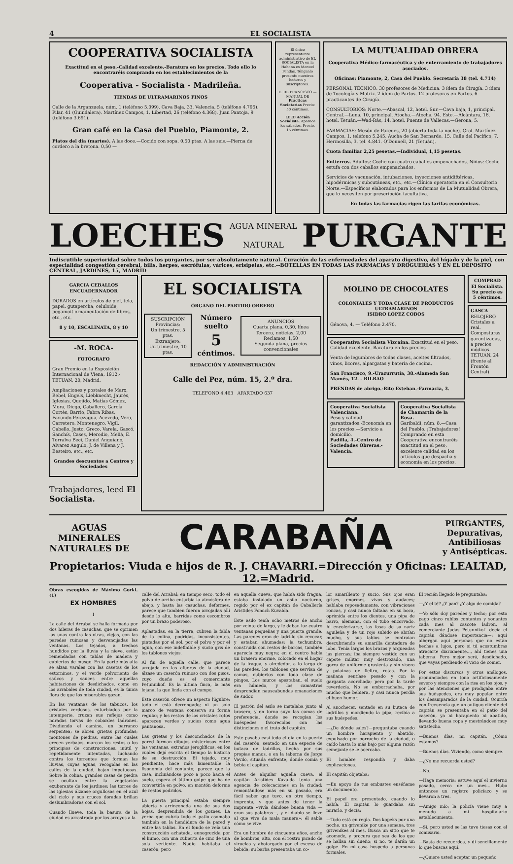4 EL SOCIALISTA
COOPERATIVA SOCIALISTA
Exactitud en el peso.-Calidad excelente.-Baratura en los precios. Todo ello lo encontraréis comprando en los establecimientos de la
Cooperativa - Socialista - Madrileña.
TIENDAS DE ULTRAMARINOS FINOS
Calle de la Arganzuela, núm. 1 (teléfono 5.099). Cava Baja, 33. Valencia, 5 (teléfono 4.795). Pilar, 41 (Guindalera). Martínez Campos, 1. Libertad, 26 (teléfono 4.368). Juan Pantoja, 9 (teléfono 3.691).
Gran café en la Casa del Pueblo, Piamonte, 2.
Platos del día (martes). A las doce.—Cocido con sopa. 0,50 ptas. A las seis.—Pierna de cordero a la bretona. 0,50 —
El único representante administrativo de EL SOCIALISTA en la Habana es Manuel Pendas. Ténganlo presente nuestros lectores y suscriptores.
E. DE FRANCISCO — MANUAL DE Prácticas Societarias Precio: 50 céntimos.
LEED Acción Socialista. Aparece los sábados. Precio, 15 céntimos.
LA MUTUALIDAD OBRERA
Cooperativa Médico-farmacéutica y de enterramiento de trabajadores asociados.
Oficinas: Piamonte, 2, Casa del Pueblo. Secretaría 38 (tel. 4.714)
PERSONAL TÉCNICO: 30 profesores de Medicina. 3 ídem de Cirugía. 3 ídem de Tocología y Matriz. 2 ídem de Partos. 12 profesoras en Partos. 6 practicantes de Cirugía.
CONSULTORIOS: Norte.—Abascal, 12, hotel. Sur.—Cava baja, 1, principal. Central.—Luna, 10, principal. Atocha.—Atocha, 94. Este.—Alcántara, 16, hotel. Tetuán.—Wad-Rás, 14, hotel. Puente de Vallecas.—Gerona, 5.
FARMACIAS: Mesón de Paredes, 20 (abierta toda la noche). Gral. Martínez Campos, 1, teléfono 5.245. Aucha de San Bernardo, 15. Calle del Pacífico, 7. Hermosilla, 3, tel. 4.841. O'Donnell, 21 (Tetuán).
Cuota familiar 2,25 pesetas.—Individual, 1,15 pesetas.
Entierros. Adultos: Coche con cuatro caballos empenachados. Niños: Coche-estufa con dos caballos empenachados.
Servicios de vacunación, intubaciones, inyecciones antidiftéricas, hipodérmicas y subcutáneas, etc., etc.—Clínica operatoria en el Consultorio Norte.—Específicos elaborados para los enfermos de La Mutualidad Obrera, que lo necesiten por prescripción facultativa.
En todas las farmacias rigen las tarifas económicas.
LOECHES AGUA MINERAL
NATURAL PURGANTE
Indiscutible superioridad sobre todos los purgantes, por ser absolutamente natural. Curación de las enfermedades del aparato digestivo, del hígado y de la piel, con especialidad congestión cerebral, bilis, herpes, escrófulas, várices, erisipelas, etc.--BOTELLAS EN TODAS LAS FARMACIAS Y DROGUERIAS Y EN EL DEPOSITO CENTRAL, JARDINES, 15, MADRID
GARCIA CEBALLOS
ENCUADERNADOR
DORADOS en artículos de piel, tela, papel, gutapercha, celuloide, pegamoit ornamentación de libros, etc., etc.
8 y 10, ESCALINATA, 8 y 10
-M. ROCA-
FOTÓGRAFO
Gran Premio en la Exposición Internacional de Viena, 1912.-TETUAN, 20, Madrid.
Ampliaciones y postales de Marx, Bebel, Engels, Liebknecht, Jaurés, Iglesias, Quejido, Matías Gómez, Mora, Diego, Caballero, García Cortés, Barrio, Fabra Ribas, Facundo Perezagua, Acevedo, Vera, Carretero, Montenegro, Vigil, Cabello, Justo, Greco, Varela, Gascó, Sanchís, Cases, Merodio, Meliá, E. Torralva Beci, Daniel Anguiano, Alvarez Angulo, J. de Villena y J. Besteiro, etc., etc.
Grandes descuentos a Centros y Sociedades
Trabajadores, leed El Socialista.
EL SOCIALISTA
ÓRGANO DEL PARTIDO OBRERO
SUSCRIPCIÓN
Provincias:
Un trimestre, 5 ptas.
Extranjero:
Un trimestre, 10 ptas.
Número suelto
5
céntimos.
ANUNCIOS
Cuarta plana, 0,30, línea
Tercera, noticias, 2,00
Reclamos, 1,50
Segunda plana, precios convencionales
REDACCIÓN Y ADMINISTRACIÓN
Calle del Pez, núm. 15, 2.º dra.
TELEFONO 4.463 APARTADO 637
MOLINO DE CHOCOLATES
COLONIALES Y TODA CLASE DE PRODUCTOS ULTRAMARINOS
ISIDRO LÓPEZ COBOS
Génova, 4. — Teléfono 2.470.
Cooperativa Socialista Vizcaína. Exactitud en el peso. Calidad excelente. Baratura en los precios
Venta de legumbres de todas clases, aceites filtrados, vinos, licores, alpargatas y batería de cocina.
San Francisco, 9.-Urazurrutia, 38.-Alameda San Mamés, 12. - BILBAO
PRENDAS de abrigo.-Rito Esteban.-Farmacia, 3.
Cooperativa Socialista Valenciana.
Peso y calidad garantizados.-Economía en los precios.—Servicio a domicilio.
Padilla, 4.-Centro de Sociedades Obreras.-Valencia.
Cooperativa Socialista de Chamartín de la Rosa.
Garibaldi, núm. 8.—Casa del Pueblo. ¡Trabajadores! Comprando en esta Cooperativa encontraréis exactitud en el peso, excelente calidad en los artículos que despacha y economía en los precios.
COMPRAD
El Socialista.
Su precio es
5 céntimos.
GASCA
RELOJERO
Cristales a real. Composturas garantizadas, a precios módicos.
TETUAN, 24 (frente al Frontón Central)
AGUAS
MINERALES
NATURALES DE
CARABAÑA
PURGANTES,
Depurativas,
Antibiliosas
y Antisépticas.
Propietarios: Viuda e hijos de R. J. CHAVARRI.=Dirección y Oficinas: LEALTAD, 12.=Madrid.
Obras escogidas de Máximo Gorki. (1)
EX HOMBRES
I
La calle del Arrabal se halla formada por dos hileras de casuchas, que se oprimen las unas contra las otras, viejas, con las paredes ruinosas y desvencijadas las ventanas. Los tejados, a trechos hundidos por la lluvia y la nieve, están remendados con tablas de madera y cubiertos de musgo. En la parte más alta se alzan varales con las casetas de los estorninos, y el verde polvoriento de saúcos y sauces entre aquellas habitaciones de desdichados, como en los arrabales de toda ciudad, es la única flora de que los miserables gozan.
En las ventanas de los tabucos, los cristales verdosos, enturbiados por la intemperie, cruzan sus reflejos como miradas torvas de cobardes ladrones. Dividiendo el camino, un barranco serpentea; se abren grietas profundas; montones de piedras, entre las cuales crecen yerbajos, marcan los restos o los principios de construcciones, inútil y repetidamente intentadas, luchando contra los torrentes que forman las lluvias, cuyas aguas, recogidas en las calles de la ciudad, bajan impetuosas. Sobre la colina, grandes casas de piedra se ocultan entre la vegetación exuberante de los jardines; las torres de las iglesias álzanse orgullosas en el azul del cielo y sus cruces doradas brillan deslumbradoras con el sol.
Cuando llueve, toda la basura de la ciudad es arrastrada por los arroyos a la
calle del Arrabal; en tiempo seco, todo el polvo de arriba enturbia la atmósfera de abajo, y hasta las casuchas, deformes, parece que tambien fueron arrojadas allí desde lo alto, barridas como escombros por un brazo poderoso.
Aplastadas, en la tierra, cubren la falda de la colina, podridas, inconsistentes, pintadas por el sol, por el polvo y por el agua, con ese indefinible y sucio gris de los tablones viejos.
Al fin de aquella calle, que parece arrojada en las afueras de la ciudad, álzase un caserón ruinoso con dos pisos, cuyo dueño es el comerciante Petunnikof. Es la última finca, la más lejana, la que linda con el campo.
Este caserón ofrece un aspecto lúgubre; todo él está derrengado; ni un solo marco de ventana conserva su forma regular, y los restos de los cristales rotos aparecen verdes y sucios como agua pantanosa.
Las grietas y los desconchados de la pared forman dibujos misteriosos entre las ventanas, extraños jeroglíficos, en los cuales dejó escrita el tiempo la historia de su destrucción. El tejado, muy pendiente, hace más lamentable la fisonomía del conjunto; parece que la casa, inclinándose poco a poco hacia el suelo, espera el último golpe que ha de convertirla en polvo, en montón deforme de restos podridos.
La puerta principal estaba siempre abierta y arrinconada una de sus dos hojas, desprendida de los goznes. La yerba que cubría todo el patio asomaba también en la hendidura de la pared y entre las tablas. En el fondo se veía una construcción achatada, ennegrecida por el humo, con una cubierta de cinc de una sola vertiente. Nadie habitaba el caserón; pero
en aquella cueva, que había sido fragua, estaba instalado un asilo nocturno, regido por el ex capitán de Caballería Arístides Fomich Kuvalda.
Este asilo tenía ocho metros de ancho por veinte de largo, y le daban luz cuatro ventanas pequeñas y una puerta grande. Las paredes eran de ladrillo sin revocar, y estaban ahumadas; la techumbre, construída con restos de barcas, también aparecía muy negra; en el centro había un brasero enorme, colocado en el hogar de la fragua, y alrededor, a lo largo de las paredes, los tablones que servían de camas, cubiertos con toda clase de pingos. Los muros apestaban, el suelo era húmedo, y los camastros desprendían nauseabundas emanaciones de sudor.
El patrón del asilo se instalaba junto al brasero, y en torno suyo las camas de preferencia, donde se recogían los huéspedes favorecidos con las distinciones o el trato del capitán.
Este pasaba casi todo el día en la puerta del caserón, sentado en una especie de butaca de ladrillos, hecha por sus propias manos, o en la taberna de Jorge Vavilo, situada enfrente, donde comía y bebía el capitán.
Antes de alquilar aquella cueva, el capitán Arístides Kuvalda tenía una agencia de colocaciones en la ciudad; remontándose más en su pasado, era fácil saber que tuvo, en otro tiempo, imprenta, y que antes de tener la imprenta «vivía dándose buena vida —eran sus palabras—, y el diablo se lleve al que vive de mala manera»; él sabía cómo se vive.
Era un hombre de cincuenta años, ancho de hombros, alto, con el rostro picado de viruelas y abotargado por el exceso de bebida; su barba presentaba un co-
lor amarillento y sucio. Sus ojos eran grises, enormes, vivos y audaces; hablaba reposadamente, con vibraciones roncas, y casi nunca faltaba en su boca, oprimida entre los dientes, una pipa de barro, alemana, con el tubo encorvado. Al encolerizarse, las fosas de su nariz aguileña y de un rojo subido se abrían mucho, y sus labios se contraían descubriendo su amarilla dentadura de lobo. Tenía largos los brazos y arqueadas las piernas; iba siempre vestido con un capote militar muy destrozado, una gorra de uniforme grasienta y sin visera y polainas de fieltro, rotas. Por la mañana sentíase pesado y con la garganta acorchada; pero por la tarde reverdecía. No se emborrachaba, por mucho que bebiera, y casi nunca perdía el buen humor.
Al anochecer, sentado en su butaca de ladrillos y mordiendo la pipa, recibía a sus huéspedes.
—¿De dónde sales?—preguntaba cuando un hombre harapiento y abatido, expulsado por borracho de la ciudad, o caído hasta lo más bajo por alguna razón semejante se le acercaba.
El hombre respondía y daba explicaciones.
El capitán objetaba:
—En apoyo de tus embustes enséñame un documento.
El papel era presentado, cuando lo había. El capitán lo guardaba sin mirarlo, y decía:
—Todo está en regla. Dos kopeks por una noche, un grivenike por una semana, tres grivenikes al mes. Busca un sitio que te acomode, y procura que sea de los que se hallan sin dueño; si no, te darán un golpe. En mi casa hospedo a personas formales.
El recién llegado le preguntaba:
—¿Y el té? ¿Y pan? ¿Y algo de comida?
—Yo sólo doy paredes y techo; por esto pago cinco rublos contantes y sonantes cada mes al cascote ladrón, al comerciante Judas Petunnikof—decía el capitán dándose importancia—; aquí albergan aquí personas que no están hechas a lujos, pero si tú acostumbras atracarte diariamente..., ahí tienes una taberna. Pero mejor será, desdichado, que vayas perdiendo el vicio de comer.
Por estos discursos y otros análogos, pronunciados en tono artificiosamente severo y siempre con la risa en los ojos, y por las atenciones que prodigaba entre sus huéspedes, era muy popular entre los desamparados de la ciudad. Ocurría con frecuencia que un antiguo cliente del capitán se presentaba en el patio del caserón, ya ni harapiento ni abatido, llevando buena ropa y mostrándose muy satisfecho.
—Buenos días, mi capitán. ¿Cómo estamos?
—Buenos días. Viviendo, como siempre.
—¿No me recuerda usted?
—No.
—Haga memoria; estuve aquí el invierno pasado, cerca de un mes... Hubo entonces un registro policíaco y se llevaron a tres.
—Amigo mío; la policía viene muy a menudo a mi hospitalario establecimiento.
—Sí, pero usted se las tuvo tiesas con el comisario.
—Basta de recuerdos, y di sencillamente lo que buscas aquí.
—¿Quiere usted aceptar un pequeño